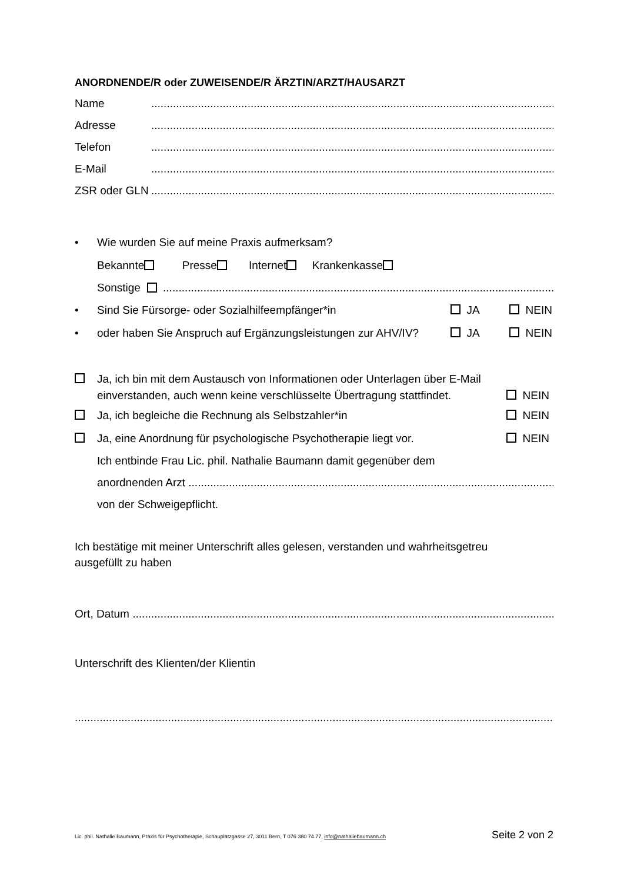ANORDNENDE/R oder ZUWEISENDE/R ÄRZTIN/ARZT/HAUSARZT
Name.................................................................................................................................................
Adresse.................................................................................................................................................
Telefon.................................................................................................................................................
E-Mail.................................................................................................................................................
ZSR oder GLN.................................................................................................................................................
• Wie wurden Sie auf meine Praxis aufmerksam?
Bekannte Presse Internet Krankenkasse
Sonstige .................................................................................................................................
• Sind Sie Fürsorge- oder Sozialhilfeempfänger*in JA NEIN
• oder haben Sie Anspruch auf Ergänzungsleistungen zur AHV/IV? JA NEIN
Ja, ich bin mit dem Austausch von Informationen oder Unterlagen über E-Mail
einverstanden, auch wenn keine verschlüsselte Übertragung stattfindet. NEIN
Ja, ich begleiche die Rechnung als Selbstzahler*in NEIN
Ja, eine Anordnung für psychologische Psychotherapie liegt vor. NEIN
Ich entbinde Frau Lic. phil. Nathalie Baumann damit gegenüber dem
anordnenden Arzt .................................................................................................................................
von der Schweigepflicht.
Ich bestätige mit meiner Unterschrift alles gelesen, verstanden und wahrheitsgetreu
ausgefüllt zu haben
Ort, Datum .................................................................................................................................................
Unterschrift des Klienten/der Klientin
.............................................................................................................................................................................
Lic. phil. Nathalie Baumann, Praxis für Psychotherapie, Schauplatzgasse 27, 3011 Bern, T 076 380 74 77, info@nathaliebaumann.ch Seite 2 von 2